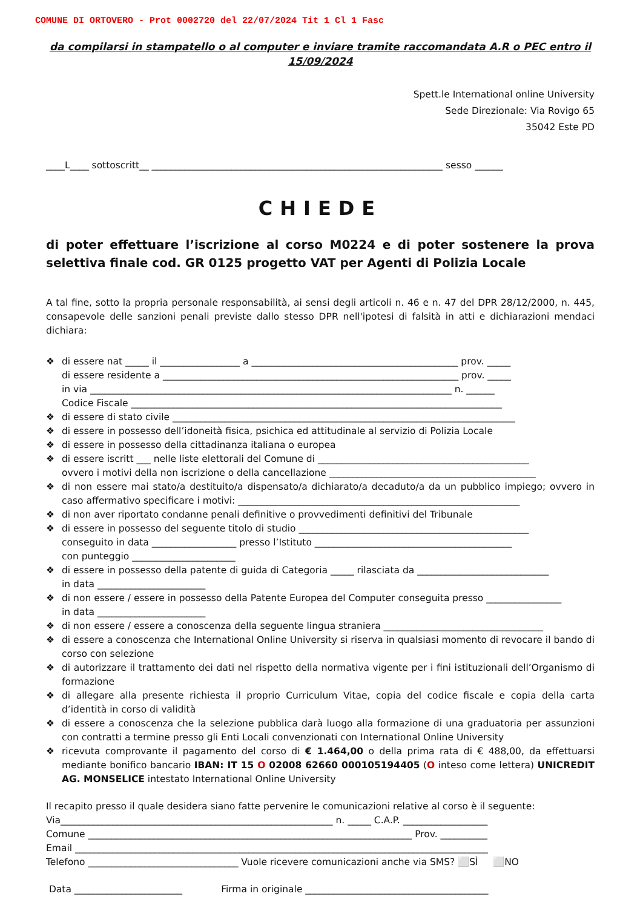COMUNE DI ORTOVERO - Prot 0002720 del 22/07/2024 Tit 1 Cl 1 Fasc
da compilarsi in stampatello o al computer e inviare tramite raccomandata A.R o PEC entro il 15/09/2024
Spett.le International online University
Sede Direzionale: Via Rovigo 65
35042 Este PD
____L____ sottoscritt__ ______________________________________________________________ sesso ______
CHIEDE
di poter effettuare l’iscrizione al corso M0224 e di poter sostenere la prova selettiva finale cod. GR 0125 progetto VAT per Agenti di Polizia Locale
A tal fine, sotto la propria personale responsabilità, ai sensi degli articoli n. 46 e n. 47 del DPR 28/12/2000, n. 445, consapevole delle sanzioni penali previste dallo stesso DPR nell'ipotesi di falsità in atti e dichiarazioni mendaci dichiara:
❖ di essere nat _____ il _________________ a ____________________________________________ prov. _____
di essere residente a _______________________________________________________________ prov. _____
in via _____________________________________________________________________________ n. ______
Codice Fiscale _______________________________________________________________________________
❖ di essere di stato civile _________________________________________________________________________
❖ di essere in possesso dell’idoneità fisica, psichica ed attitudinale al servizio di Polizia Locale
❖ di essere in possesso della cittadinanza italiana o europea
❖ di essere iscritt ___ nelle liste elettorali del Comune di _____________________________________________
ovvero i motivi della non iscrizione o della cancellazione ____________________________________________
❖ di non essere mai stato/a destituito/a dispensato/a dichiarato/a decaduto/a da un pubblico impiego; ovvero in caso affermativo specificare i motivi: ____________________________________________________________
❖ di non aver riportato condanne penali definitive o provvedimenti definitivi del Tribunale
❖ di essere in possesso del seguente titolo di studio _________________________________________________
conseguito in data __________________ presso l’Istituto __________________________________________
con punteggio ______________________
❖ di essere in possesso della patente di guida di Categoria _____ rilasciata da ____________________________
in data _______________________
❖ di non essere / essere in possesso della Patente Europea del Computer conseguita presso ________________
in data _______________________
❖ di non essere / essere a conoscenza della seguente lingua straniera __________________________________
❖ di essere a conoscenza che International Online University si riserva in qualsiasi momento di revocare il bando di corso con selezione
❖ di autorizzare il trattamento dei dati nel rispetto della normativa vigente per i fini istituzionali dell’Organismo di formazione
❖ di allegare alla presente richiesta il proprio Curriculum Vitae, copia del codice fiscale e copia della carta d’identità in corso di validità
❖ di essere a conoscenza che la selezione pubblica darà luogo alla formazione di una graduatoria per assunzioni con contratti a termine presso gli Enti Locali convenzionati con International Online University
❖ ricevuta comprovante il pagamento del corso di € 1.464,00 o della prima rata di € 488,00, da effettuarsi mediante bonifico bancario IBAN: IT 15 O 02008 62660 000105194405 (O inteso come lettera) UNICREDIT AG. MONSELICE intestato International Online University
Il recapito presso il quale desidera siano fatte pervenire le comunicazioni relative al corso è il seguente:
Via__________________________________________________________ n. _____ C.A.P. __________________
Comune _____________________________________________________________________ Prov. __________
Email ________________________________________________________________________________________
Telefono ________________________________ Vuole ricevere comunicazioni anche via SMS? ⬜SÌ ⬜NO
Data _______________________ Firma in originale _______________________________________